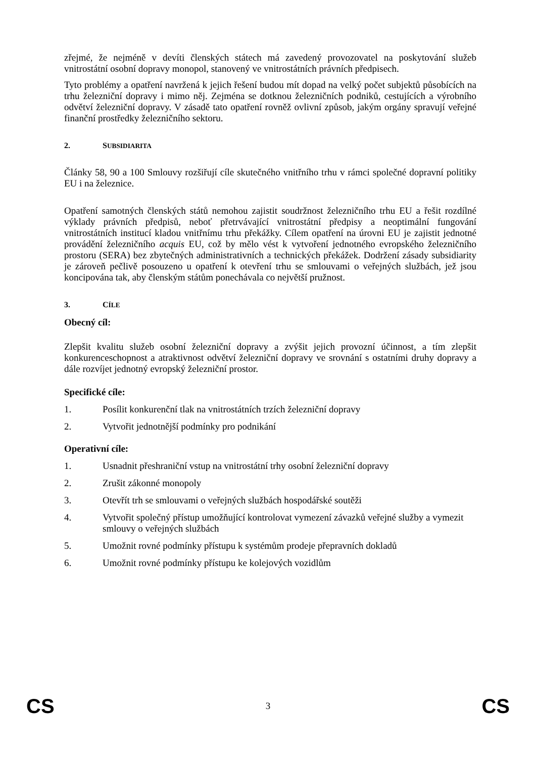zřejmé, že nejméně v devíti členských státech má zavedený provozovatel na poskytování služeb vnitrostátní osobní dopravy monopol, stanovený ve vnitrostátních právních předpisech.
Tyto problémy a opatření navržená k jejich řešení budou mít dopad na velký počet subjektů působících na trhu železniční dopravy i mimo něj. Zejména se dotknou železničních podniků, cestujících a výrobního odvětví železniční dopravy. V zásadě tato opatření rovněž ovlivní způsob, jakým orgány spravují veřejné finanční prostředky železničního sektoru.
2. SUBSIDIARITA
Články 58, 90 a 100 Smlouvy rozšiřují cíle skutečného vnitřního trhu v rámci společné dopravní politiky EU i na železnice.
Opatření samotných členských států nemohou zajistit soudržnost železničního trhu EU a řešit rozdílné výklady právních předpisů, neboť přetrvávající vnitrostátní předpisy a neoptimální fungování vnitrostátních institucí kladou vnitřnímu trhu překážky. Cílem opatření na úrovni EU je zajistit jednotné provádění železničního acquis EU, což by mělo vést k vytvoření jednotného evropského železničního prostoru (SERA) bez zbytečných administrativních a technických překážek. Dodržení zásady subsidiarity je zároveň pečlivě posouzeno u opatření k otevření trhu se smlouvami o veřejných službách, jež jsou koncipována tak, aby členským státům ponechávala co největší pružnost.
3. CÍLE
Obecný cíl:
Zlepšit kvalitu služeb osobní železniční dopravy a zvýšit jejich provozní účinnost, a tím zlepšit konkurenceschopnost a atraktivnost odvětví železniční dopravy ve srovnání s ostatními druhy dopravy a dále rozvíjet jednotný evropský železniční prostor.
Specifické cíle:
1. Posílit konkurenční tlak na vnitrostátních trzích železniční dopravy
2. Vytvořit jednotnější podmínky pro podnikání
Operativní cíle:
1. Usnadnit přeshraniční vstup na vnitrostátní trhy osobní železniční dopravy
2. Zrušit zákonné monopoly
3. Otevřít trh se smlouvami o veřejných službách hospodářské soutěži
4. Vytvořit společný přístup umožňující kontrolovat vymezení závazků veřejné služby a vymezit smlouvy o veřejných službách
5. Umožnit rovné podmínky přístupu k systémům prodeje přepravních dokladů
6. Umožnit rovné podmínky přístupu ke kolejových vozidlům
CS 3 CS